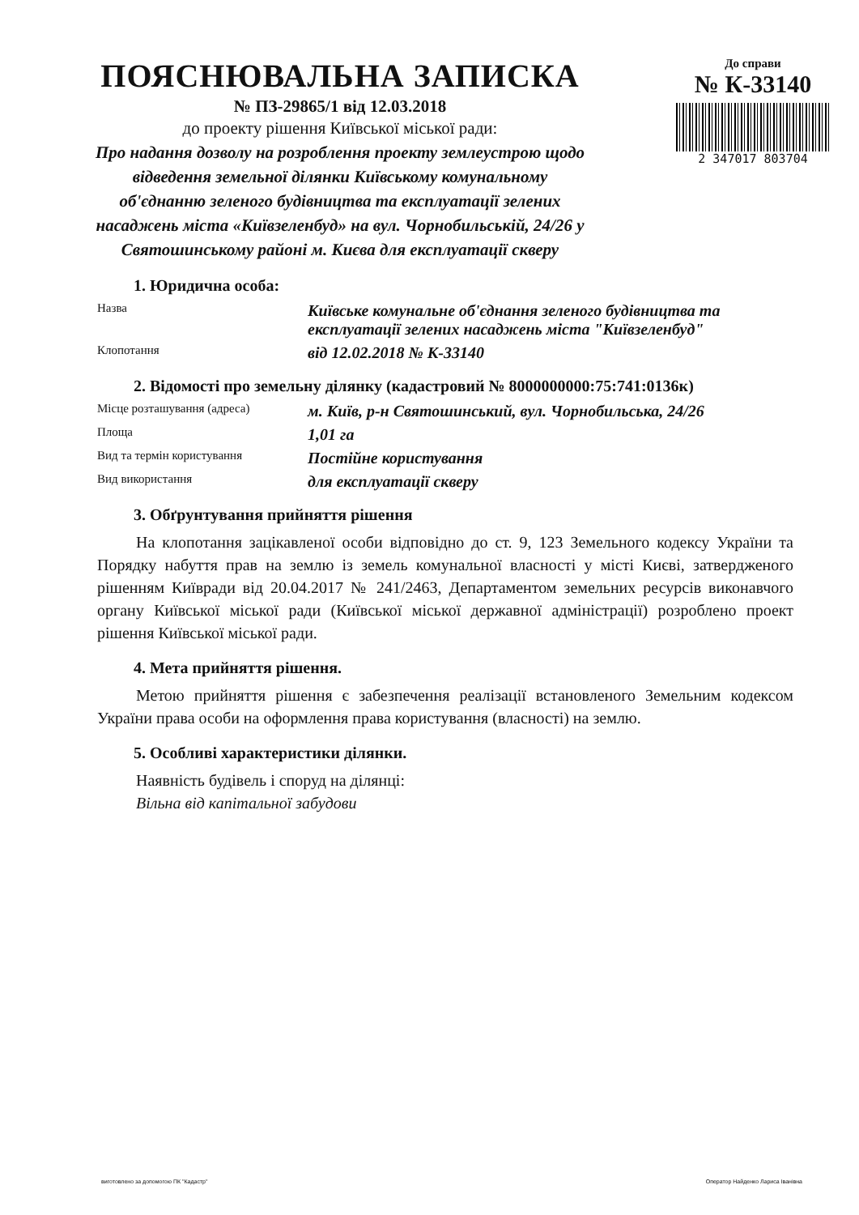ПОЯСНЮВАЛЬНА ЗАПИСКА
№ ПЗ-29865/1 від 12.03.2018
до проекту рішення Київської міської ради:
Про надання дозволу на розроблення проекту землеустрою щодо відведення земельної ділянки Київському комунальному об'єднанню зеленого будівництва та експлуатації зелених насаджень міста «Київзеленбуд» на вул. Чорнобильській, 24/26 у Святошинському районі м. Києва для експлуатації скверу
До справи
№ К-33140
2 347017 803704
1. Юридична особа:
Назва
Київське комунальне об'єднання зеленого будівництва та експлуатації зелених насаджень міста "Київзеленбуд"
Клопотання
від 12.02.2018 № К-33140
2. Відомості про земельну ділянку (кадастровий № 8000000000:75:741:0136к)
Місце розташування (адреса)
м. Київ, р-н Святошинський, вул. Чорнобильська, 24/26
Площа
1,01 га
Вид та термін користування
Постійне користування
Вид використання
для експлуатації скверу
3. Обґрунтування прийняття рішення
На клопотання зацікавленої особи відповідно до ст. 9, 123 Земельного кодексу України та Порядку набуття прав на землю із земель комунальної власності у місті Києві, затвердженого рішенням Київради від 20.04.2017 № 241/2463, Департаментом земельних ресурсів виконавчого органу Київської міської ради (Київської міської державної адміністрації) розроблено проект рішення Київської міської ради.
4. Мета прийняття рішення.
Метою прийняття рішення є забезпечення реалізації встановленого Земельним кодексом України права особи на оформлення права користування (власності) на землю.
5. Особливі характеристики ділянки.
Наявність будівель і споруд на ділянці:
Вільна від капітальної забудови
виготовлено за допомогою ПК "Кадастр" Оператор Найденко Лариса Іванівна